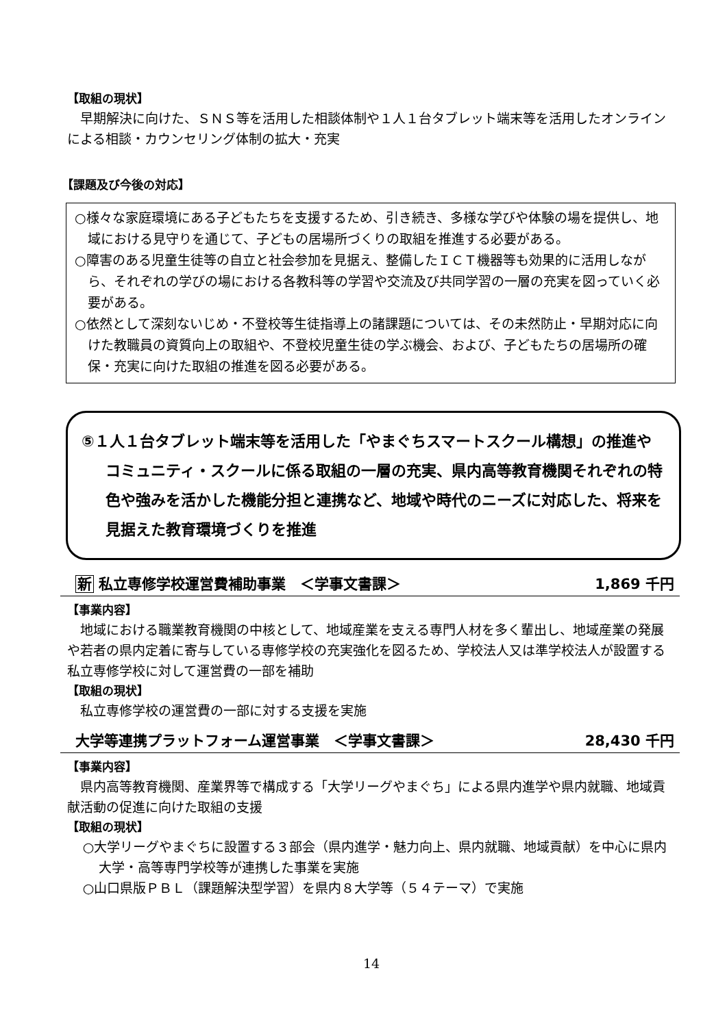【取組の現状】
早期解決に向けた、ＳＮＳ等を活用した相談体制や１人１台タブレット端末等を活用したオンラインによる相談・カウンセリング体制の拡大・充実
【課題及び今後の対応】
○様々な家庭環境にある子どもたちを支援するため、引き続き、多様な学びや体験の場を提供し、地域における見守りを通じて、子どもの居場所づくりの取組を推進する必要がある。
○障害のある児童生徒等の自立と社会参加を見据え、整備したＩＣＴ機器等も効果的に活用しながら、それぞれの学びの場における各教科等の学習や交流及び共同学習の一層の充実を図っていく必要がある。
○依然として深刻ないじめ・不登校等生徒指導上の諸課題については、その未然防止・早期対応に向けた教職員の資質向上の取組や、不登校児童生徒の学ぶ機会、および、子どもたちの居場所の確保・充実に向けた取組の推進を図る必要がある。
⑤１人１台タブレット端末等を活用した「やまぐちスマートスクール構想」の推進やコミュニティ・スクールに係る取組の一層の充実、県内高等教育機関それぞれの特色や強みを活かした機能分担と連携など、地域や時代のニーズに対応した、将来を見据えた教育環境づくりを推進
新 私立専修学校運営費補助事業　＜学事文書課＞ 1,869 千円
【事業内容】
地域における職業教育機関の中核として、地域産業を支える専門人材を多く輩出し、地域産業の発展や若者の県内定着に寄与している専修学校の充実強化を図るため、学校法人又は準学校法人が設置する私立専修学校に対して運営費の一部を補助
【取組の現状】
私立専修学校の運営費の一部に対する支援を実施
大学等連携プラットフォーム運営事業　＜学事文書課＞ 28,430 千円
【事業内容】
県内高等教育機関、産業界等で構成する「大学リーグやまぐち」による県内進学や県内就職、地域貢献活動の促進に向けた取組の支援
【取組の現状】
○大学リーグやまぐちに設置する３部会（県内進学・魅力向上、県内就職、地域貢献）を中心に県内大学・高等専門学校等が連携した事業を実施
○山口県版ＰＢＬ（課題解決型学習）を県内８大学等（５４テーマ）で実施
14